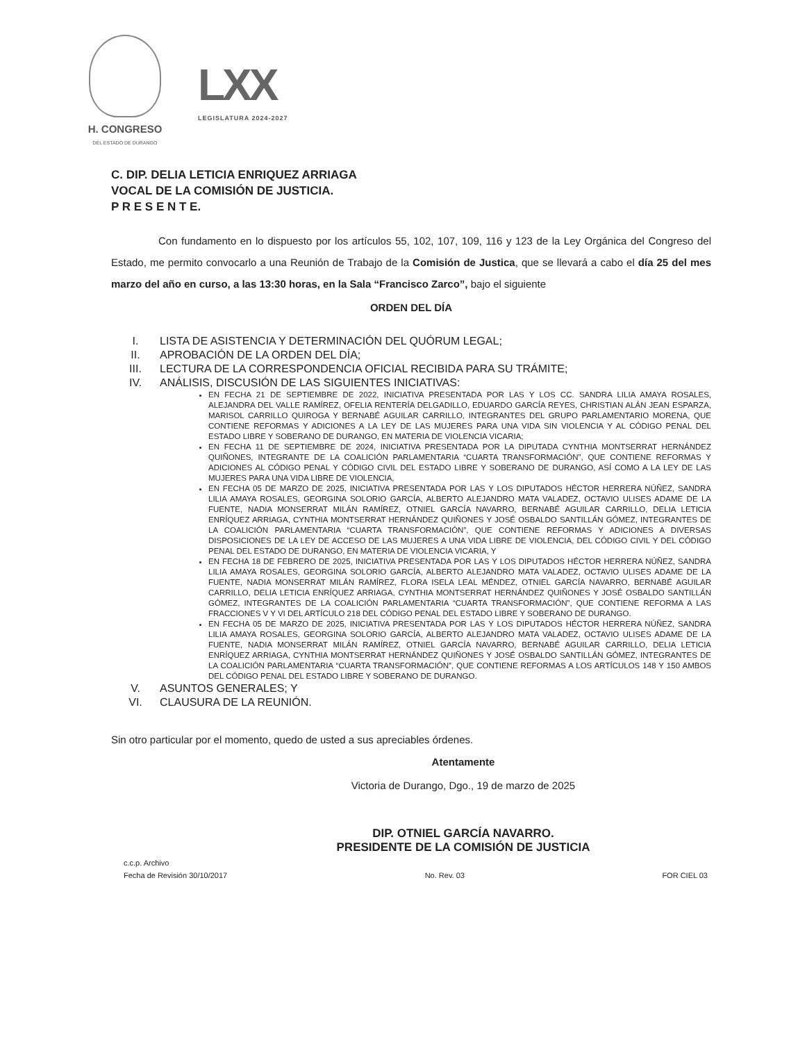H. CONGRESO
DEL ESTADO DE DURANGO
LXX
LEGISLATURA 2024-2027
C. DIP. DELIA LETICIA ENRIQUEZ ARRIAGA
VOCAL DE LA COMISIÓN DE JUSTICIA.
P R E S E N T E.
Con fundamento en lo dispuesto por los artículos 55, 102, 107, 109, 116 y 123 de la Ley Orgánica del Congreso del Estado, me permito convocarlo a una Reunión de Trabajo de la Comisión de Justica, que se llevará a cabo el día 25 del mes marzo del año en curso, a las 13:30 horas, en la Sala “Francisco Zarco”, bajo el siguiente
ORDEN DEL DÍA
I. LISTA DE ASISTENCIA Y DETERMINACIÓN DEL QUÓRUM LEGAL;
II. APROBACIÓN DE LA ORDEN DEL DÍA;
III. LECTURA DE LA CORRESPONDENCIA OFICIAL RECIBIDA PARA SU TRÁMITE;
IV. ANÁLISIS, DISCUSIÓN DE LAS SIGUIENTES INICIATIVAS:
EN FECHA 21 DE SEPTIEMBRE DE 2022, INICIATIVA PRESENTADA POR LAS Y LOS CC. SANDRA LILIA AMAYA ROSALES, ALEJANDRA DEL VALLE RAMÍREZ, OFELIA RENTERÍA DELGADILLO, EDUARDO GARCÍA REYES, CHRISTIAN ALÁN JEAN ESPARZA, MARISOL CARRILLO QUIROGA Y BERNABÉ AGUILAR CARRILLO, INTEGRANTES DEL GRUPO PARLAMENTARIO MORENA, QUE CONTIENE REFORMAS Y ADICIONES A LA LEY DE LAS MUJERES PARA UNA VIDA SIN VIOLENCIA Y AL CÓDIGO PENAL DEL ESTADO LIBRE Y SOBERANO DE DURANGO, EN MATERIA DE VIOLENCIA VICARIA;
EN FECHA 11 DE SEPTIEMBRE DE 2024, INICIATIVA PRESENTADA POR LA DIPUTADA CYNTHIA MONTSERRAT HERNÁNDEZ QUIÑONES, INTEGRANTE DE LA COALICIÓN PARLAMENTARIA “CUARTA TRANSFORMACIÓN”, QUE CONTIENE REFORMAS Y ADICIONES AL CÓDIGO PENAL Y CÓDIGO CIVIL DEL ESTADO LIBRE Y SOBERANO DE DURANGO, ASÍ COMO A LA LEY DE LAS MUJERES PARA UNA VIDA LIBRE DE VIOLENCIA,
EN FECHA 05 DE MARZO DE 2025, INICIATIVA PRESENTADA POR LAS Y LOS DIPUTADOS HÉCTOR HERRERA NÚÑEZ, SANDRA LILIA AMAYA ROSALES, GEORGINA SOLORIO GARCÍA, ALBERTO ALEJANDRO MATA VALADEZ, OCTAVIO ULISES ADAME DE LA FUENTE, NADIA MONSERRAT MILÁN RAMÍREZ, OTNIEL GARCÍA NAVARRO, BERNABÉ AGUILAR CARRILLO, DELIA LETICIA ENRÍQUEZ ARRIAGA, CYNTHIA MONTSERRAT HERNÁNDEZ QUIÑONES Y JOSÉ OSBALDO SANTILLÁN GÓMEZ, INTEGRANTES DE LA COALICIÓN PARLAMENTARIA “CUARTA TRANSFORMACIÓN”, QUE CONTIENE REFORMAS Y ADICIONES A DIVERSAS DISPOSICIONES DE LA LEY DE ACCESO DE LAS MUJERES A UNA VIDA LIBRE DE VIOLENCIA, DEL CÓDIGO CIVIL Y DEL CÓDIGO PENAL DEL ESTADO DE DURANGO, EN MATERIA DE VIOLENCIA VICARIA, Y
EN FECHA 18 DE FEBRERO DE 2025, INICIATIVA PRESENTADA POR LAS Y LOS DIPUTADOS HÉCTOR HERRERA NÚÑEZ, SANDRA LILIA AMAYA ROSALES, GEORGINA SOLORIO GARCÍA, ALBERTO ALEJANDRO MATA VALADEZ, OCTAVIO ULISES ADAME DE LA FUENTE, NADIA MONSERRAT MILÁN RAMÍREZ, FLORA ISELA LEAL MÉNDEZ, OTNIEL GARCÍA NAVARRO, BERNABÉ AGUILAR CARRILLO, DELIA LETICIA ENRÍQUEZ ARRIAGA, CYNTHIA MONTSERRAT HERNÁNDEZ QUIÑONES Y JOSÉ OSBALDO SANTILLÁN GÓMEZ, INTEGRANTES DE LA COALICIÓN PARLAMENTARIA “CUARTA TRANSFORMACIÓN”, QUE CONTIENE REFORMA A LAS FRACCIONES V Y VI DEL ARTÍCULO 218 DEL CÓDIGO PENAL DEL ESTADO LIBRE Y SOBERANO DE DURANGO.
EN FECHA 05 DE MARZO DE 2025, INICIATIVA PRESENTADA POR LAS Y LOS DIPUTADOS HÉCTOR HERRERA NÚÑEZ, SANDRA LILIA AMAYA ROSALES, GEORGINA SOLORIO GARCÍA, ALBERTO ALEJANDRO MATA VALADEZ, OCTAVIO ULISES ADAME DE LA FUENTE, NADIA MONSERRAT MILÁN RAMÍREZ, OTNIEL GARCÍA NAVARRO, BERNABÉ AGUILAR CARRILLO, DELIA LETICIA ENRÍQUEZ ARRIAGA, CYNTHIA MONTSERRAT HERNÁNDEZ QUIÑONES Y JOSÉ OSBALDO SANTILLÁN GÓMEZ, INTEGRANTES DE LA COALICIÓN PARLAMENTARIA “CUARTA TRANSFORMACIÓN”, QUE CONTIENE REFORMAS A LOS ARTÍCULOS 148 Y 150 AMBOS DEL CÓDIGO PENAL DEL ESTADO LIBRE Y SOBERANO DE DURANGO.
V. ASUNTOS GENERALES; Y
VI. CLAUSURA DE LA REUNIÓN.
Sin otro particular por el momento, quedo de usted a sus apreciables órdenes.
Atentamente
Victoria de Durango, Dgo., 19 de marzo de 2025
DIP. OTNIEL GARCÍA NAVARRO.
PRESIDENTE DE LA COMISIÓN DE JUSTICIA
c.c.p. Archivo
Fecha de Revisión 30/10/2017 No. Rev. 03 FOR CIEL 03